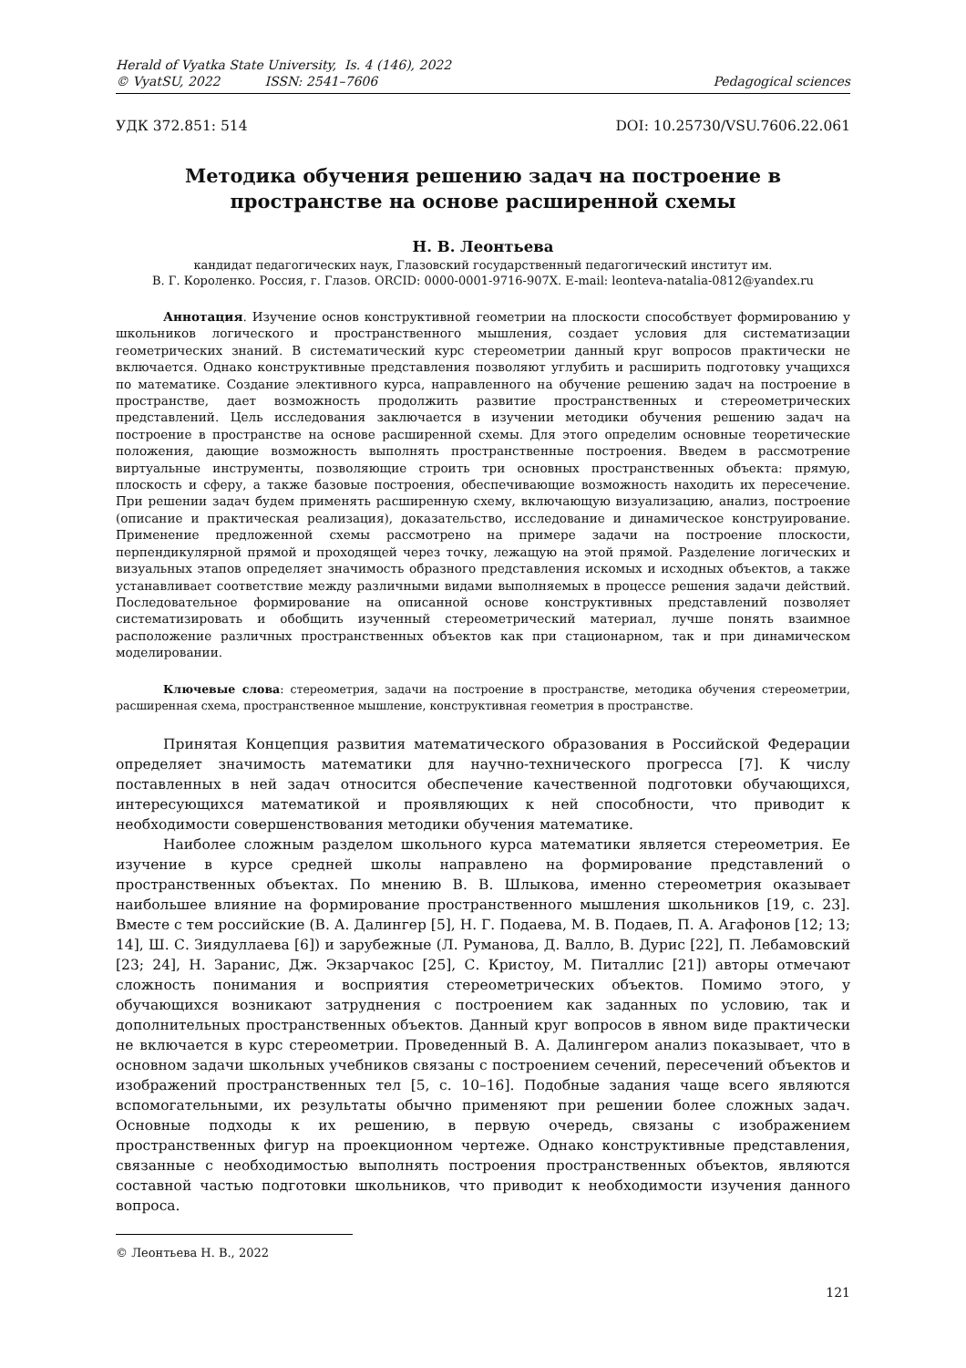Herald of Vyatka State University, Is. 4 (146), 2022
© VyatSU, 2022 ISSN: 2541–7606
Pedagogical sciences
УДК 372.851: 514 DOI: 10.25730/VSU.7606.22.061
Методика обучения решению задач на построение в пространстве на основе расширенной схемы
Н. В. Леонтьева
кандидат педагогических наук, Глазовский государственный педагогический институт им.
В. Г. Короленко. Россия, г. Глазов. ORCID: 0000-0001-9716-907X. E-mail: leonteva-natalia-0812@yandex.ru
Аннотация. Изучение основ конструктивной геометрии на плоскости способствует формированию у школьников логического и пространственного мышления, создает условия для систематизации геометрических знаний. В систематический курс стереометрии данный круг вопросов практически не включается. Однако конструктивные представления позволяют углубить и расширить подготовку учащихся по математике. Создание элективного курса, направленного на обучение решению задач на построение в пространстве, дает возможность продолжить развитие пространственных и стереометрических представлений. Цель исследования заключается в изучении методики обучения решению задач на построение в пространстве на основе расширенной схемы. Для этого определим основные теоретические положения, дающие возможность выполнять пространственные построения. Введем в рассмотрение виртуальные инструменты, позволяющие строить три основных пространственных объекта: прямую, плоскость и сферу, а также базовые построения, обеспечивающие возможность находить их пересечение. При решении задач будем применять расширенную схему, включающую визуализацию, анализ, построение (описание и практическая реализация), доказательство, исследование и динамическое конструирование. Применение предложенной схемы рассмотрено на примере задачи на построение плоскости, перпендикулярной прямой и проходящей через точку, лежащую на этой прямой. Разделение логических и визуальных этапов определяет значимость образного представления искомых и исходных объектов, а также устанавливает соответствие между различными видами выполняемых в процессе решения задачи действий. Последовательное формирование на описанной основе конструктивных представлений позволяет систематизировать и обобщить изученный стереометрический материал, лучше понять взаимное расположение различных пространственных объектов как при стационарном, так и при динамическом моделировании.
Ключевые слова: стереометрия, задачи на построение в пространстве, методика обучения стереометрии, расширенная схема, пространственное мышление, конструктивная геометрия в пространстве.
Принятая Концепция развития математического образования в Российской Федерации определяет значимость математики для научно-технического прогресса [7]. К числу поставленных в ней задач относится обеспечение качественной подготовки обучающихся, интересующихся математикой и проявляющих к ней способности, что приводит к необходимости совершенствования методики обучения математике.
Наиболее сложным разделом школьного курса математики является стереометрия. Ее изучение в курсе средней школы направлено на формирование представлений о пространственных объектах. По мнению В. В. Шлыкова, именно стереометрия оказывает наибольшее влияние на формирование пространственного мышления школьников [19, с. 23]. Вместе с тем российские (В. А. Далингер [5], Н. Г. Подаева, М. В. Подаев, П. А. Агафонов [12; 13; 14], Ш. С. Зиядуллаева [6]) и зарубежные (Л. Руманова, Д. Валло, В. Дурис [22], П. Лебамовский [23; 24], Н. Заранис, Дж. Экзарчакос [25], С. Кристоу, М. Питаллис [21]) авторы отмечают сложность понимания и восприятия стереометрических объектов. Помимо этого, у обучающихся возникают затруднения с построением как заданных по условию, так и дополнительных пространственных объектов. Данный круг вопросов в явном виде практически не включается в курс стереометрии. Проведенный В. А. Далингером анализ показывает, что в основном задачи школьных учебников связаны с построением сечений, пересечений объектов и изображений пространственных тел [5, с. 10–16]. Подобные задания чаще всего являются вспомогательными, их результаты обычно применяют при решении более сложных задач. Основные подходы к их решению, в первую очередь, связаны с изображением пространственных фигур на проекционном чертеже. Однако конструктивные представления, связанные с необходимостью выполнять построения пространственных объектов, являются составной частью подготовки школьников, что приводит к необходимости изучения данного вопроса.
© Леонтьева Н. В., 2022
121